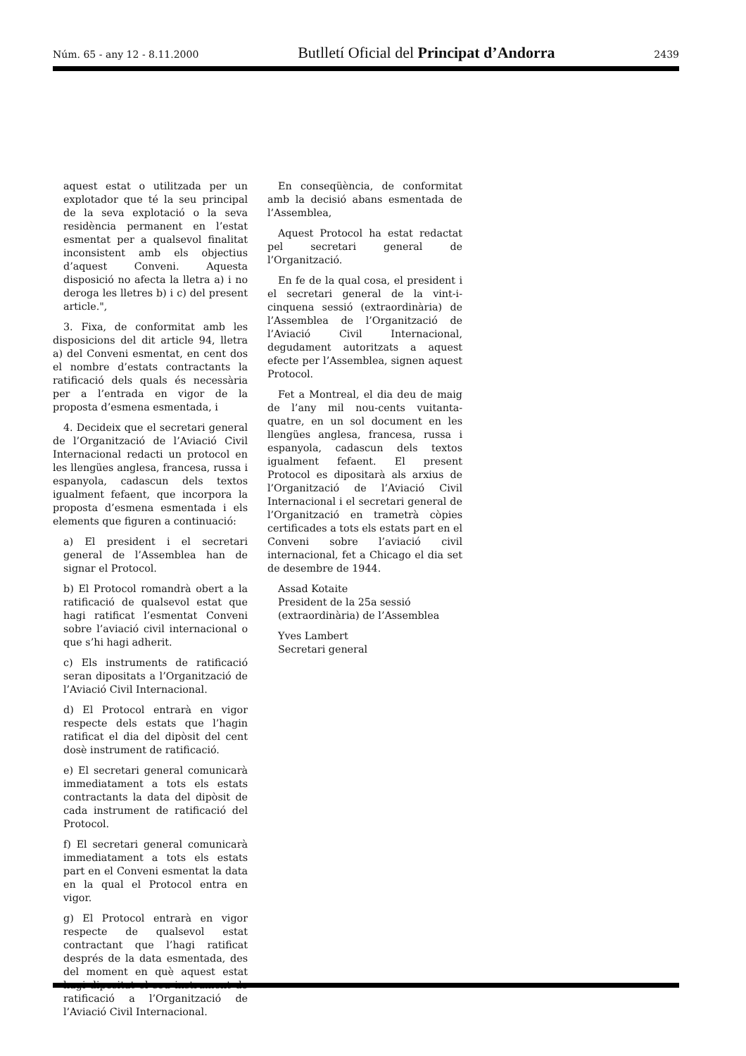Núm. 65 - any 12 - 8.11.2000 Butlletí Oficial del Principat d’Andorra 2439
aquest estat o utilitzada per un explotador que té la seu principal de la seva explotació o la seva residència permanent en l’estat esmentat per a qualsevol finalitat inconsistent amb els objectius d’aquest Conveni. Aquesta disposició no afecta la lletra a) i no deroga les lletres b) i c) del present article.",
3. Fixa, de conformitat amb les disposicions del dit article 94, lletra a) del Conveni esmentat, en cent dos el nombre d’estats contractants la ratificació dels quals és necessària per a l’entrada en vigor de la proposta d’esmena esmentada, i
4. Decideix que el secretari general de l’Organització de l’Aviació Civil Internacional redacti un protocol en les llengües anglesa, francesa, russa i espanyola, cadascun dels textos igualment fefaent, que incorpora la proposta d’esmena esmentada i els elements que figuren a continuació:
a) El president i el secretari general de l’Assemblea han de signar el Protocol.
b) El Protocol romandrà obert a la ratificació de qualsevol estat que hagi ratificat l’esmentat Conveni sobre l’aviació civil internacional o que s’hi hagi adherit.
c) Els instruments de ratificació seran dipositats a l’Organització de l’Aviació Civil Internacional.
d) El Protocol entrarà en vigor respecte dels estats que l’hagin ratificat el dia del dipòsit del cent dosè instrument de ratificació.
e) El secretari general comunicarà immediatament a tots els estats contractants la data del dipòsit de cada instrument de ratificació del Protocol.
f) El secretari general comunicarà immediatament a tots els estats part en el Conveni esmentat la data en la qual el Protocol entra en vigor.
g) El Protocol entrarà en vigor respecte de qualsevol estat contractant que l’hagi ratificat després de la data esmentada, des del moment en què aquest estat hagi dipositat el seu instrument de ratificació a l’Organització de l’Aviació Civil Internacional.
En conseqüència, de conformitat amb la decisió abans esmentada de l’Assemblea,
Aquest Protocol ha estat redactat pel secretari general de l’Organització.
En fe de la qual cosa, el president i el secretari general de la vint-i-cinquena sessió (extraordinària) de l’Assemblea de l’Organització de l’Aviació Civil Internacional, degudament autoritzats a aquest efecte per l’Assemblea, signen aquest Protocol.
Fet a Montreal, el dia deu de maig de l’any mil nou-cents vuitanta-quatre, en un sol document en les llengües anglesa, francesa, russa i espanyola, cadascun dels textos igualment fefaent. El present Protocol es dipositarà als arxius de l’Organització de l’Aviació Civil Internacional i el secretari general de l’Organització en trametrà còpies certificades a tots els estats part en el Conveni sobre l’aviació civil internacional, fet a Chicago el dia set de desembre de 1944.
Assad Kotaite
President de la 25a sessió (extraordinària) de l’Assemblea
Yves Lambert
Secretari general